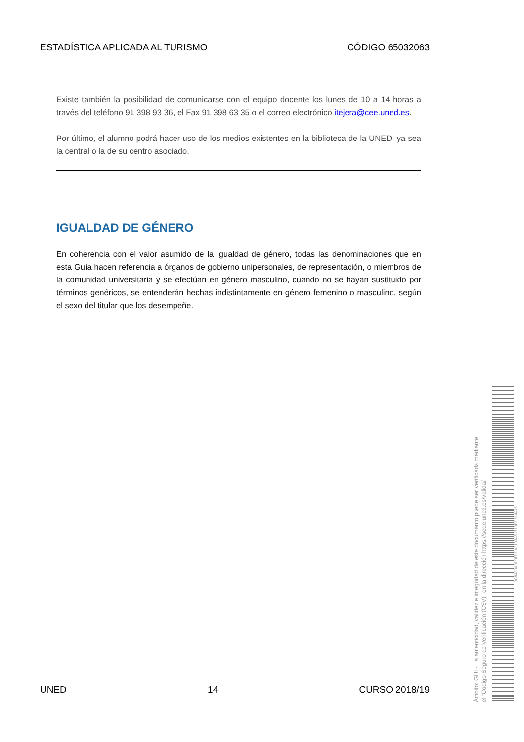ESTADÍSTICA APLICADA AL TURISMO CÓDIGO 65032063
Existe también la posibilidad de comunicarse con el equipo docente los lunes de 10 a 14 horas a través del teléfono 91 398 93 36, el Fax 91 398 63 35 o el correo electrónico itejera@cee.uned.es.
Por último, el alumno podrá hacer uso de los medios existentes en la biblioteca de la UNED, ya sea la central o la de su centro asociado.
IGUALDAD DE GÉNERO
En coherencia con el valor asumido de la igualdad de género, todas las denominaciones que en esta Guía hacen referencia a órganos de gobierno unipersonales, de representación, o miembros de la comunidad universitaria y se efectúan en género masculino, cuando no se hayan sustituido por términos genéricos, se entenderán hechas indistintamente en género femenino o masculino, según el sexo del titular que los desempeñe.
UNED 14 CURSO 2018/19
Ámbito: GUI - La autenticidad, validez e integridad de este documento puede ser verificada mediante
el "Código Seguro de Verificación (CSV)" en la dirección https://sede.uned.es/valida/
9C8480A0D0FDDA3133A51713BD614A45